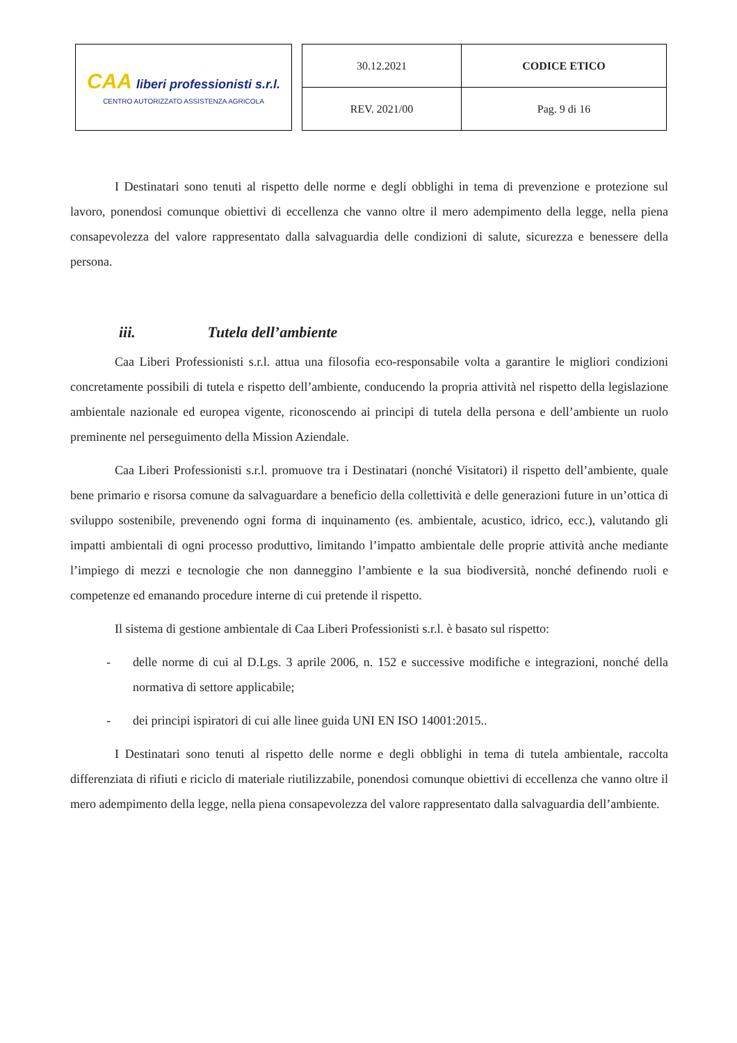CAA liberi professionisti s.r.l.
CENTRO AUTORIZZATO ASSISTENZA AGRICOLA
| 30.12.2021 | CODICE ETICO |
| REV. 2021/00 | Pag. 9 di 16 |
I Destinatari sono tenuti al rispetto delle norme e degli obblighi in tema di prevenzione e protezione sul lavoro, ponendosi comunque obiettivi di eccellenza che vanno oltre il mero adempimento della legge, nella piena consapevolezza del valore rappresentato dalla salvaguardia delle condizioni di salute, sicurezza e benessere della persona.
iii. Tutela dell’ambiente
Caa Liberi Professionisti s.r.l. attua una filosofia eco-responsabile volta a garantire le migliori condizioni concretamente possibili di tutela e rispetto dell’ambiente, conducendo la propria attività nel rispetto della legislazione ambientale nazionale ed europea vigente, riconoscendo ai principi di tutela della persona e dell’ambiente un ruolo preminente nel perseguimento della Mission Aziendale.
Caa Liberi Professionisti s.r.l. promuove tra i Destinatari (nonché Visitatori) il rispetto dell’ambiente, quale bene primario e risorsa comune da salvaguardare a beneficio della collettività e delle generazioni future in un’ottica di sviluppo sostenibile, prevenendo ogni forma di inquinamento (es. ambientale, acustico, idrico, ecc.), valutando gli impatti ambientali di ogni processo produttivo, limitando l’impatto ambientale delle proprie attività anche mediante l’impiego di mezzi e tecnologie che non danneggino l’ambiente e la sua biodiversità, nonché definendo ruoli e competenze ed emanando procedure interne di cui pretende il rispetto.
Il sistema di gestione ambientale di Caa Liberi Professionisti s.r.l. è basato sul rispetto:
- delle norme di cui al D.Lgs. 3 aprile 2006, n. 152 e successive modifiche e integrazioni, nonché della normativa di settore applicabile;
- dei principi ispiratori di cui alle linee guida UNI EN ISO 14001:2015..
I Destinatari sono tenuti al rispetto delle norme e degli obblighi in tema di tutela ambientale, raccolta differenziata di rifiuti e riciclo di materiale riutilizzabile, ponendosi comunque obiettivi di eccellenza che vanno oltre il mero adempimento della legge, nella piena consapevolezza del valore rappresentato dalla salvaguardia dell’ambiente.